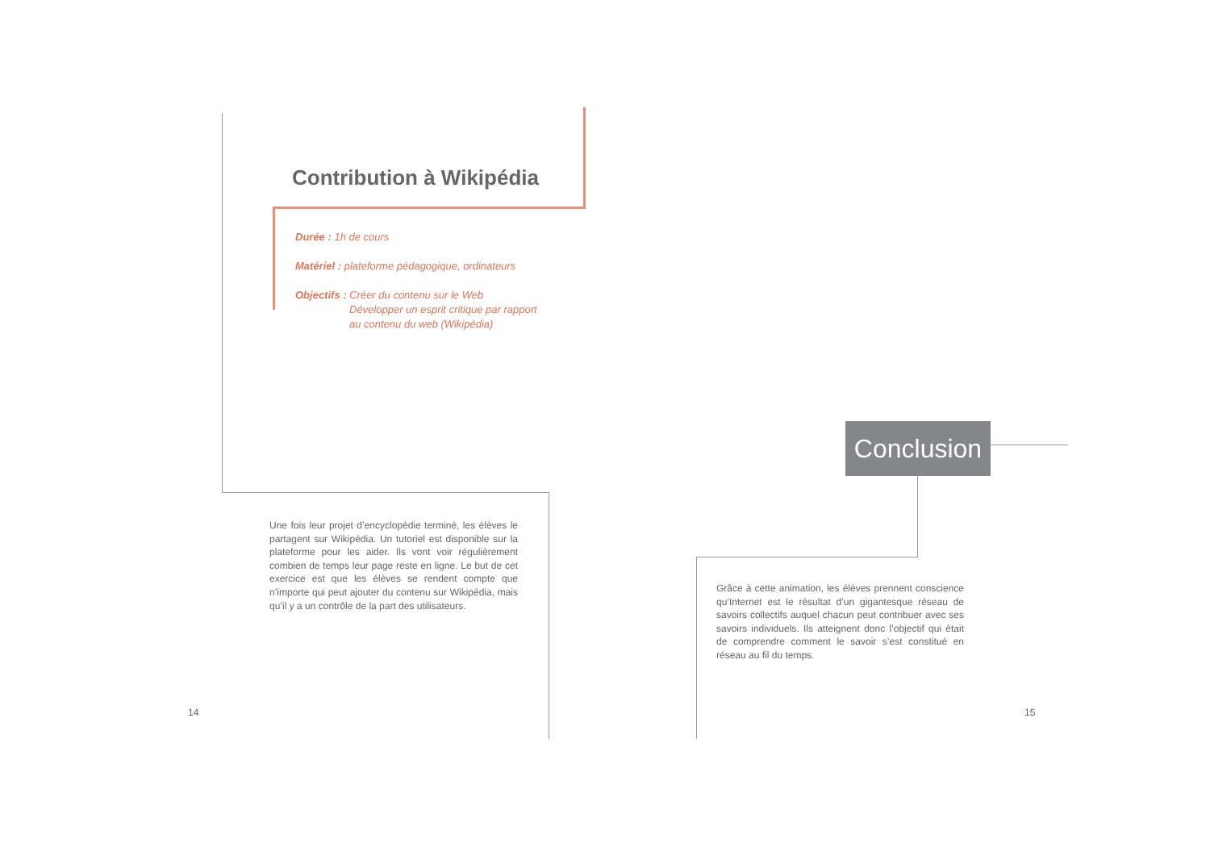Contribution à Wikipédia
Durée : 1h de cours
Matériel : plateforme pédagogique, ordinateurs
Objectifs : Créer du contenu sur le Web
Développer un esprit critique par rapport
au contenu du web (Wikipédia)
Une fois leur projet d’encyclopédie terminé, les élèves le partagent sur Wikipédia. Un tutoriel est disponible sur la plateforme pour les aider. Ils vont voir régulièrement combien de temps leur page reste en ligne. Le but de cet exercice est que les élèves se rendent compte que n’importe qui peut ajouter du contenu sur Wikipédia, mais qu’il y a un contrôle de la part des utilisateurs.
14
Conclusion
Grâce à cette animation, les élèves prennent conscience qu’Internet est le résultat d’un gigantesque réseau de savoirs collectifs auquel chacun peut contribuer avec ses savoirs individuels. Ils atteignent donc l’objectif qui était de comprendre comment le savoir s’est constitué en réseau au fil du temps.
15